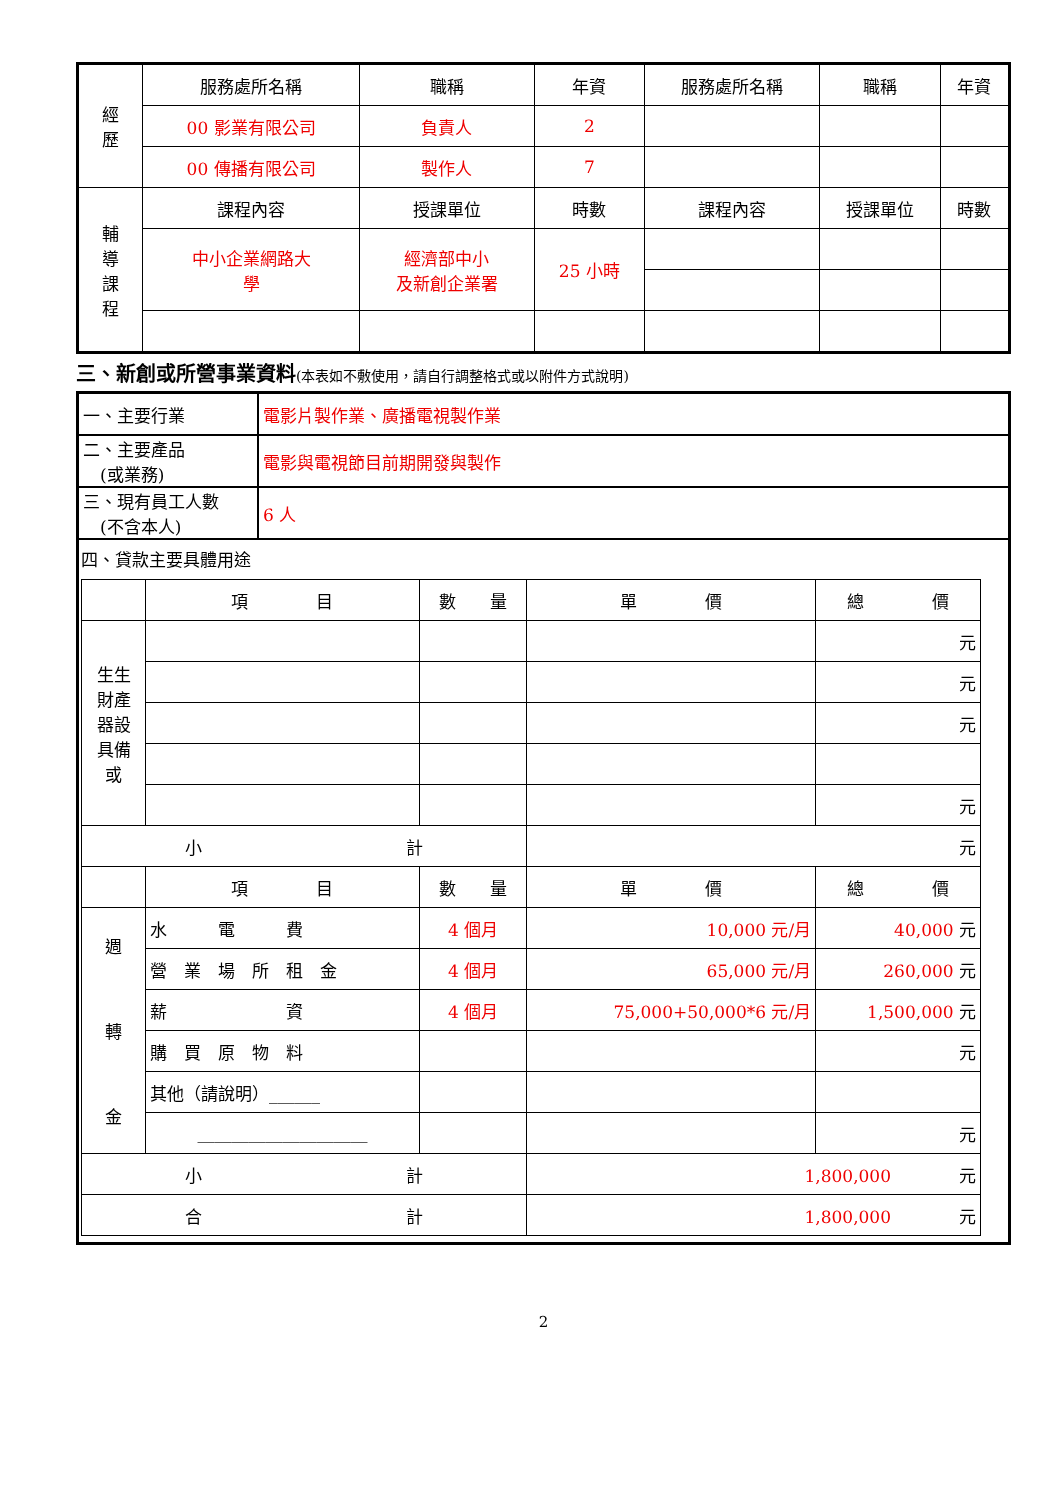| 經 歷 | 服務處所名稱 | 職稱 | 年資 | 服務處所名稱 | 職稱 | 年資 |
| | 00 影業有限公司 | 負責人 | 2 | | | |
| | 00 傳播有限公司 | 製作人 | 7 | | | |
| 輔 導 課 程 | 課程內容 | 授課單位 | 時數 | 課程內容 | 授課單位 | 時數 |
| | 中小企業網路大 學 | 經濟部中小 及新創企業署 | 25 小時 | | | |
三、新創或所營事業資料(本表如不敷使用，請自行調整格式或以附件方式說明)
| 一、主要行業 | 電影片製作業、廣播電視製作業 |
| 二、主要產品 (或業務) | 電影與電視節目前期開發與製作 |
| 三、現有員工人數 (不含本人) | 6 人 |
| 四、貸款主要具體用途 / / 項 目 / 數 量 / 單 價 / 總 價 / / 生生 財產 器設 具備 或 / / / / 元 / / / / / / 元 / / / / / / 元 / / / / / / 元 / / 小 計 / / / 元 / / / / 項 目 / 數 量 / 單 價 / 總 價 / / 週 轉 金 / 水 電 費 / 4 個月 / 10,000 元/月 / 40,000 元 / / / 營 業 場 所 租 金 / 4 個月 / 65,000 元/月 / 260,000 元 / / / 薪 資 / 4 個月 / 75,000+50,000*6 元/月 / 1,500,000 元 / / / 購 買 原 物 料 / / / 元 / / / 其他（請說明）______ / / / / / / ____________________ / / / 元 / / 小 計 / / / 1,800,000 元 / / / 合 計 / / / 1,800,000 元 / / | |
2